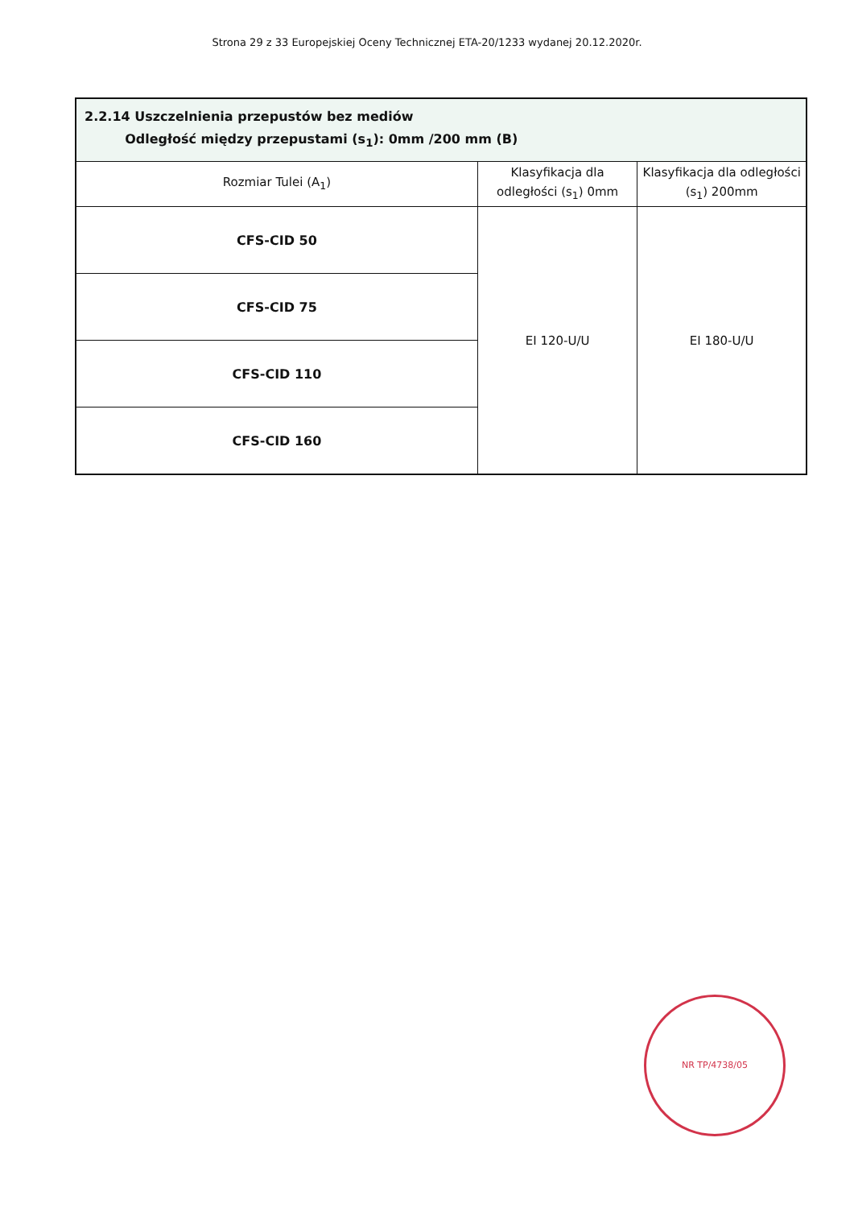Strona 29 z 33 Europejskiej Oceny Technicznej ETA-20/1233 wydanej 20.12.2020r.
| 2.2.14 Uszczelnienia przepustów bez mediów Odległość między przepustami (s<sub>1</sub>): 0mm /200 mm (B) | | |
| Rozmiar Tulei (A<sub>1</sub>) | Klasyfikacja dla odległości (s<sub>1</sub>) 0mm | Klasyfikacja dla odległości (s<sub>1</sub>) 200mm |
| CFS-CID 50 | EI 120-U/U | EI 180-U/U |
| CFS-CID 75 | | |
| CFS-CID 110 | | |
| CFS-CID 160 | | |
NR TP/4738/05